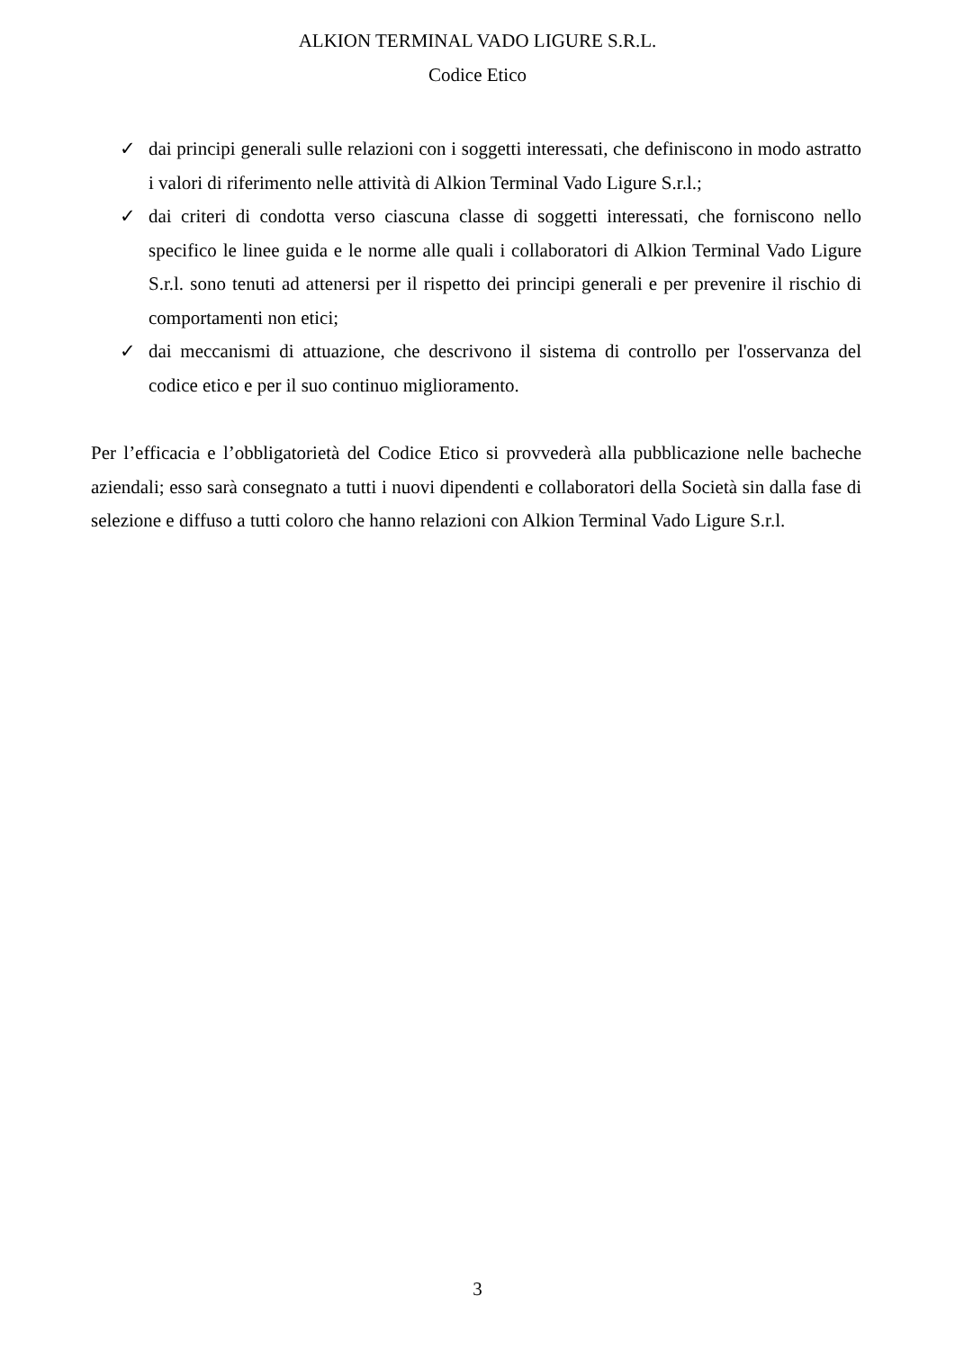ALKION TERMINAL VADO LIGURE S.R.L.
Codice Etico
✓ dai principi generali sulle relazioni con i soggetti interessati, che definiscono in modo astratto i valori di riferimento nelle attività di Alkion Terminal Vado Ligure S.r.l.;
✓ dai criteri di condotta verso ciascuna classe di soggetti interessati, che forniscono nello specifico le linee guida e le norme alle quali i collaboratori di Alkion Terminal Vado Ligure S.r.l. sono tenuti ad attenersi per il rispetto dei principi generali e per prevenire il rischio di comportamenti non etici;
✓ dai meccanismi di attuazione, che descrivono il sistema di controllo per l'osservanza del codice etico e per il suo continuo miglioramento.
Per l’efficacia e l’obbligatorietà del Codice Etico si provvederà alla pubblicazione nelle bacheche aziendali; esso sarà consegnato a tutti i nuovi dipendenti e collaboratori della Società sin dalla fase di selezione e diffuso a tutti coloro che hanno relazioni con Alkion Terminal Vado Ligure S.r.l.
3